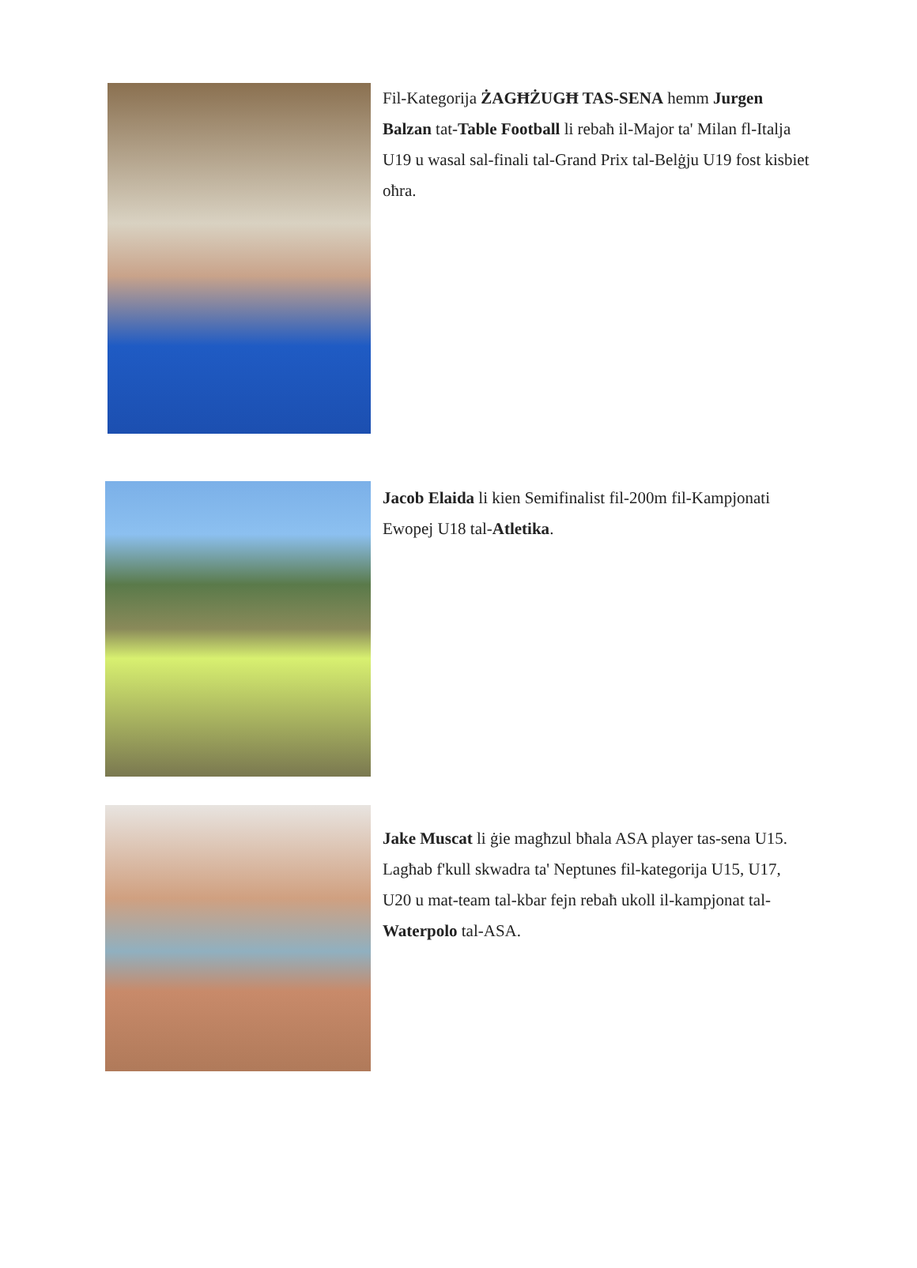Fil-Kategorija ŻAGĦŻUGĦ TAS-SENA hemm Jurgen Balzan tat-Table Football li rebaħ il-Major ta' Milan fl-Italja U19 u wasal sal-finali tal-Grand Prix tal-Belġju U19 fost kisbiet oħra.
Jacob Elaida li kien Semifinalist fil-200m fil-Kampjonati Ewopej U18 tal-Atletika.
Jake Muscat li ġie magħzul bħala ASA player tas-sena U15. Lagħab f'kull skwadra ta' Neptunes fil-kategorija U15, U17, U20 u mat-team tal-kbar fejn rebaħ ukoll il-kampjonat tal-Waterpolo tal-ASA.